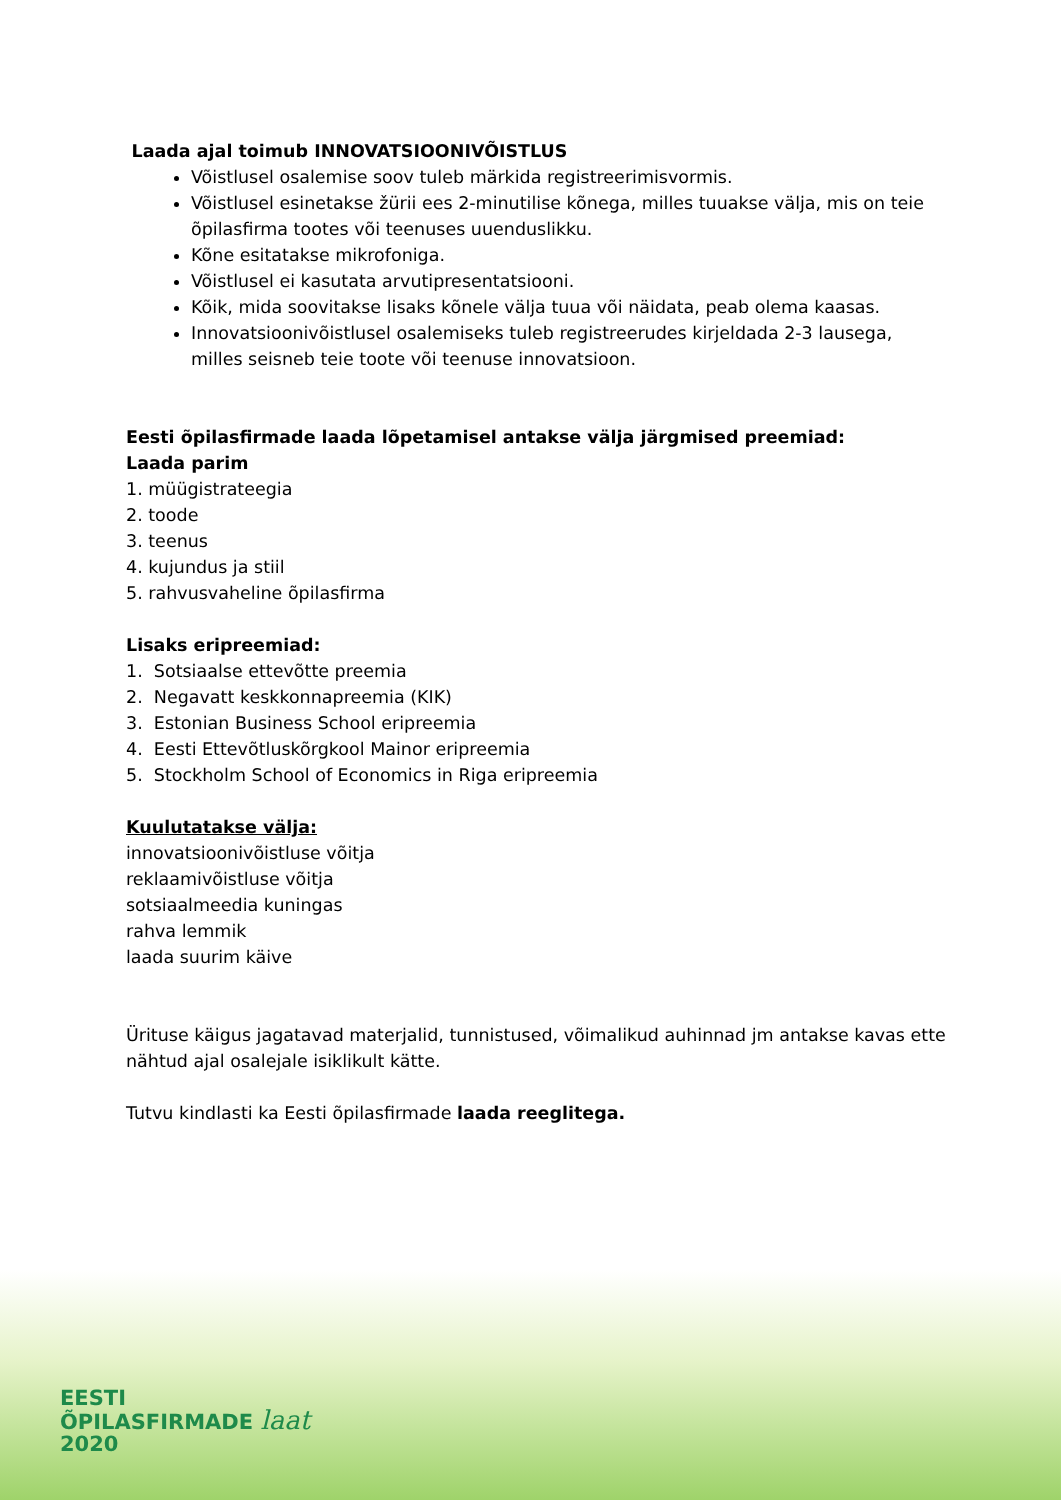Laada ajal toimub INNOVATSIOONIVÕISTLUS
Võistlusel osalemise soov tuleb märkida registreerimisvormis.
Võistlusel esinetakse žürii ees 2-minutilise kõnega, milles tuuakse välja, mis on teie õpilasfirma tootes või teenuses uuenduslikku.
Kõne esitatakse mikrofoniga.
Võistlusel ei kasutata arvutipresentatsiooni.
Kõik, mida soovitakse lisaks kõnele välja tuua või näidata, peab olema kaasas.
Innovatsioonivõistlusel osalemiseks tuleb registreerudes kirjeldada 2-3 lausega, milles seisneb teie toote või teenuse innovatsioon.
Eesti õpilasfirmade laada lõpetamisel antakse välja järgmised preemiad:
Laada parim
1. müügistrateegia
2. toode
3. teenus
4. kujundus ja stiil
5. rahvusvaheline õpilasfirma
Lisaks eripreemiad:
1. Sotsiaalse ettevõtte preemia
2. Negavatt keskkonnapreemia (KIK)
3. Estonian Business School eripreemia
4. Eesti Ettevõtluskõrgkool Mainor eripreemia
5. Stockholm School of Economics in Riga eripreemia
Kuulutatakse välja:
innovatsioonivõistluse võitja
reklaamivõistluse võitja
sotsiaalmeedia kuningas
rahva lemmik
laada suurim käive
Ürituse käigus jagatavad materjalid, tunnistused, võimalikud auhinnad jm antakse kavas ette nähtud ajal osalejale isiklikult kätte.
Tutvu kindlasti ka Eesti õpilasfirmade laada reeglitega.
EESTI
ÕPILASFIRMADE laat
2020